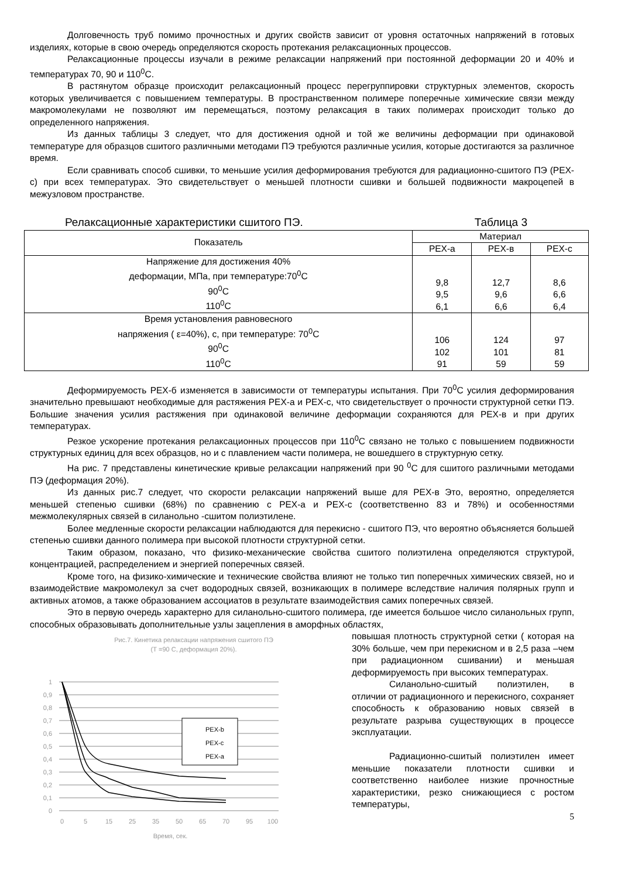Долговечность труб помимо прочностных и других свойств зависит от уровня остаточных напряжений в готовых изделиях, которые в свою очередь определяются скорость протекания релаксационных процессов.
Релаксационные процессы изучали в режиме релаксации напряжений при постоянной деформации 20 и 40% и температурах 70, 90 и 110<sup>0</sup>С.
В растянутом образце происходит релаксационный процесс перегруппировки структурных элементов, скорость которых увеличивается с повышением температуры. В пространственном полимере поперечные химические связи между макромолекулами не позволяют им перемещаться, поэтому релаксация в таких полимерах происходит только до определенного напряжения.
Из данных таблицы 3 следует, что для достижения одной и той же величины деформации при одинаковой температуре для образцов сшитого различными методами ПЭ требуются различные усилия, которые достигаются за различное время.
Если сравнивать способ сшивки, то меньшие усилия деформирования требуются для радиационно-сшитого ПЭ (PEX-c) при всех температурах. Это свидетельствует о меньшей плотности сшивки и большей подвижности макроцепей в межузловом пространстве.
Релаксационные характеристики сшитого ПЭ. Таблица 3
| Показатель | Материал | | |
| --- | --- | --- | --- |
| | PEX-a | PEX-в | PEX-c |
| Напряжение для достижения 40% деформации, МПа, при температуре:70<sup>0</sup>С 90<sup>0</sup>С 110<sup>0</sup>С | 9,8 9,5 6,1 | 12,7 9,6 6,6 | 8,6 6,6 6,4 |
| Время установления равновесного напряжения ( ε=40%), с, при температуре: 70<sup>0</sup>С 90<sup>0</sup>С 110<sup>0</sup>С | 106 102 91 | 124 101 59 | 97 81 59 |
Деформируемость PEX-б изменяется в зависимости от температуры испытания. При 70<sup>0</sup>С усилия деформирования значительно превышают необходимые для растяжения PEX-a и PEX-c, что свидетельствует о прочности структурной сетки ПЭ. Большие значения усилия растяжения при одинаковой величине деформации сохраняются для PEX-в и при других температурах.
Резкое ускорение протекания релаксационных процессов при 110<sup>0</sup>С связано не только с повышением подвижности структурных единиц для всех образцов, но и с плавлением части полимера, не вошедшего в структурную сетку.
На рис. 7 представлены кинетические кривые релаксации напряжений при 90 <sup>0</sup>С для сшитого различными методами ПЭ (деформация 20%).
Из данных рис.7 следует, что скорости релаксации напряжений выше для PEX-в Это, вероятно, определяется меньшей степенью сшивки (68%) по сравнению с PEX-a и PEX-c (соответственно 83 и 78%) и особенностями межмолекулярных связей в силанольно -сшитом полиэтилене.
Более медленные скорости релаксации наблюдаются для перекисно - сшитого ПЭ, что вероятно объясняется большей степенью сшивки данного полимера при высокой плотности структурной сетки.
Таким образом, показано, что физико-механические свойства сшитого полиэтилена определяются структурой, концентрацией, распределением и энергией поперечных связей.
Кроме того, на физико-химические и технические свойства влияют не только тип поперечных химических связей, но и взаимодействие макромолекул за счет водородных связей, возникающих в полимере вследствие наличия полярных групп и активных атомов, а также образованием ассоциатов в результате взаимодействия самих поперечных связей.
Это в первую очередь характерно для силанольно-сшитого полимера, где имеется большое число силанольных групп, способных образовывать дополнительные узлы зацепления в аморфных областях,
Рис.7. Кинетика релаксации напряжения сшитого ПЭ
(Т =90 С, деформация 20%).
1
0,9
0,8
0,7
0,6
0,5
0,4
0,3
0,2
0,1
0
0
5
15
25
35
50
65
70
95
100
Время, сек.
PEX-b
PEX-c
PEX-a
повышая плотность структурной сетки ( которая на 30% больше, чем при перекисном и в 2,5 раза –чем при радиационном сшивании) и меньшая деформируемость при высоких температурах.
Силанольно-сшитый полиэтилен, в отличии от радиационного и перекисного, сохраняет способность к образованию новых связей в результате разрыва существующих в процессе эксплуатации.
Радиационно-сшитый полиэтилен имеет меньшие показатели плотности сшивки и соответственно наиболее низкие прочностные характеристики, резко снижающиеся с ростом температуры,
5